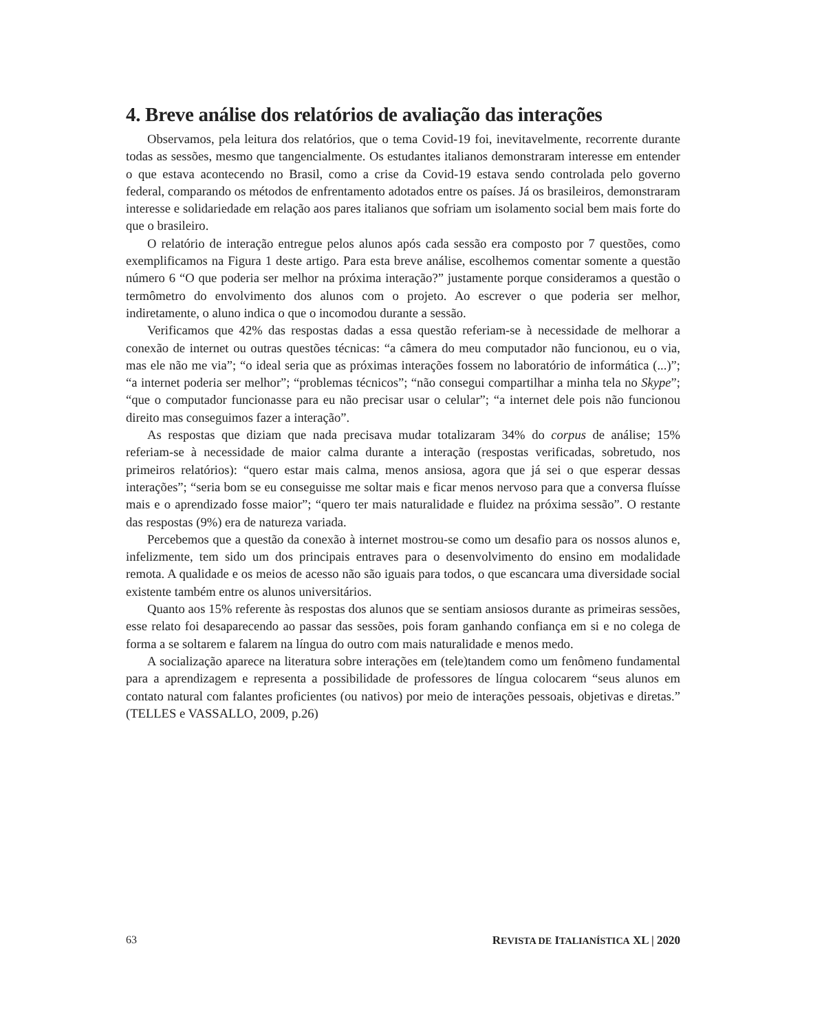4. Breve análise dos relatórios de avaliação das interações
Observamos, pela leitura dos relatórios, que o tema Covid-19 foi, inevitavelmente, recorrente durante todas as sessões, mesmo que tangencialmente. Os estudantes italianos demonstraram interesse em entender o que estava acontecendo no Brasil, como a crise da Covid-19 estava sendo controlada pelo governo federal, comparando os métodos de enfrentamento adotados entre os países. Já os brasileiros, demonstraram interesse e solidariedade em relação aos pares italianos que sofriam um isolamento social bem mais forte do que o brasileiro.
O relatório de interação entregue pelos alunos após cada sessão era composto por 7 questões, como exemplificamos na Figura 1 deste artigo. Para esta breve análise, escolhemos comentar somente a questão número 6 “O que poderia ser melhor na próxima interação?” justamente porque consideramos a questão o termômetro do envolvimento dos alunos com o projeto. Ao escrever o que poderia ser melhor, indiretamente, o aluno indica o que o incomodou durante a sessão.
Verificamos que 42% das respostas dadas a essa questão referiam-se à necessidade de melhorar a conexão de internet ou outras questões técnicas: “a câmera do meu computador não funcionou, eu o via, mas ele não me via”; “o ideal seria que as próximas interações fossem no laboratório de informática (...)”; “a internet poderia ser melhor”; “problemas técnicos”; “não consegui compartilhar a minha tela no Skype”; “que o computador funcionasse para eu não precisar usar o celular”; “a internet dele pois não funcionou direito mas conseguimos fazer a interação”.
As respostas que diziam que nada precisava mudar totalizaram 34% do corpus de análise; 15% referiam-se à necessidade de maior calma durante a interação (respostas verificadas, sobretudo, nos primeiros relatórios): “quero estar mais calma, menos ansiosa, agora que já sei o que esperar dessas interações”; “seria bom se eu conseguisse me soltar mais e ficar menos nervoso para que a conversa fluísse mais e o aprendizado fosse maior”; “quero ter mais naturalidade e fluidez na próxima sessão”. O restante das respostas (9%) era de natureza variada.
Percebemos que a questão da conexão à internet mostrou-se como um desafio para os nossos alunos e, infelizmente, tem sido um dos principais entraves para o desenvolvimento do ensino em modalidade remota. A qualidade e os meios de acesso não são iguais para todos, o que escancara uma diversidade social existente também entre os alunos universitários.
Quanto aos 15% referente às respostas dos alunos que se sentiam ansiosos durante as primeiras sessões, esse relato foi desaparecendo ao passar das sessões, pois foram ganhando confiança em si e no colega de forma a se soltarem e falarem na língua do outro com mais naturalidade e menos medo.
A socialização aparece na literatura sobre interações em (tele)tandem como um fenômeno fundamental para a aprendizagem e representa a possibilidade de professores de língua colocarem “seus alunos em contato natural com falantes proficientes (ou nativos) por meio de interações pessoais, objetivas e diretas.” (TELLES e VASSALLO, 2009, p.26)
63 REVISTA DE ITALIANÍSTICA XL | 2020